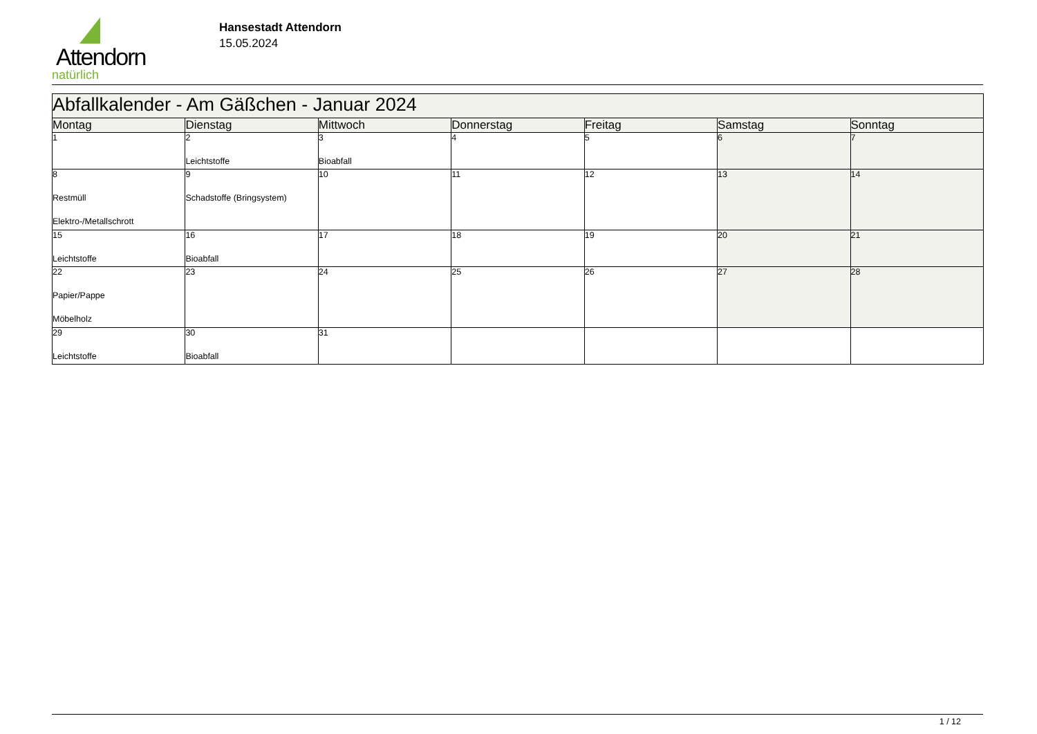Attendorn
natürlich
Hansestadt Attendorn
15.05.2024
| Abfallkalender - Am Gäßchen - Januar 2024 | | | | | | |
| --- | --- | --- | --- | --- | --- | --- |
| Montag | Dienstag | Mittwoch | Donnerstag | Freitag | Samstag | Sonntag |
| 1 | 2 Leichtstoffe | 3 Bioabfall | 4 | 5 | 6 | 7 |
| 8 Restmüll Elektro-/Metallschrott | 9 Schadstoffe (Bringsystem) | 10 | 11 | 12 | 13 | 14 |
| 15 Leichtstoffe | 16 Bioabfall | 17 | 18 | 19 | 20 | 21 |
| 22 Papier/Pappe Möbelholz | 23 | 24 | 25 | 26 | 27 | 28 |
| 29 Leichtstoffe | 30 Bioabfall | 31 | | | | |
1 / 12